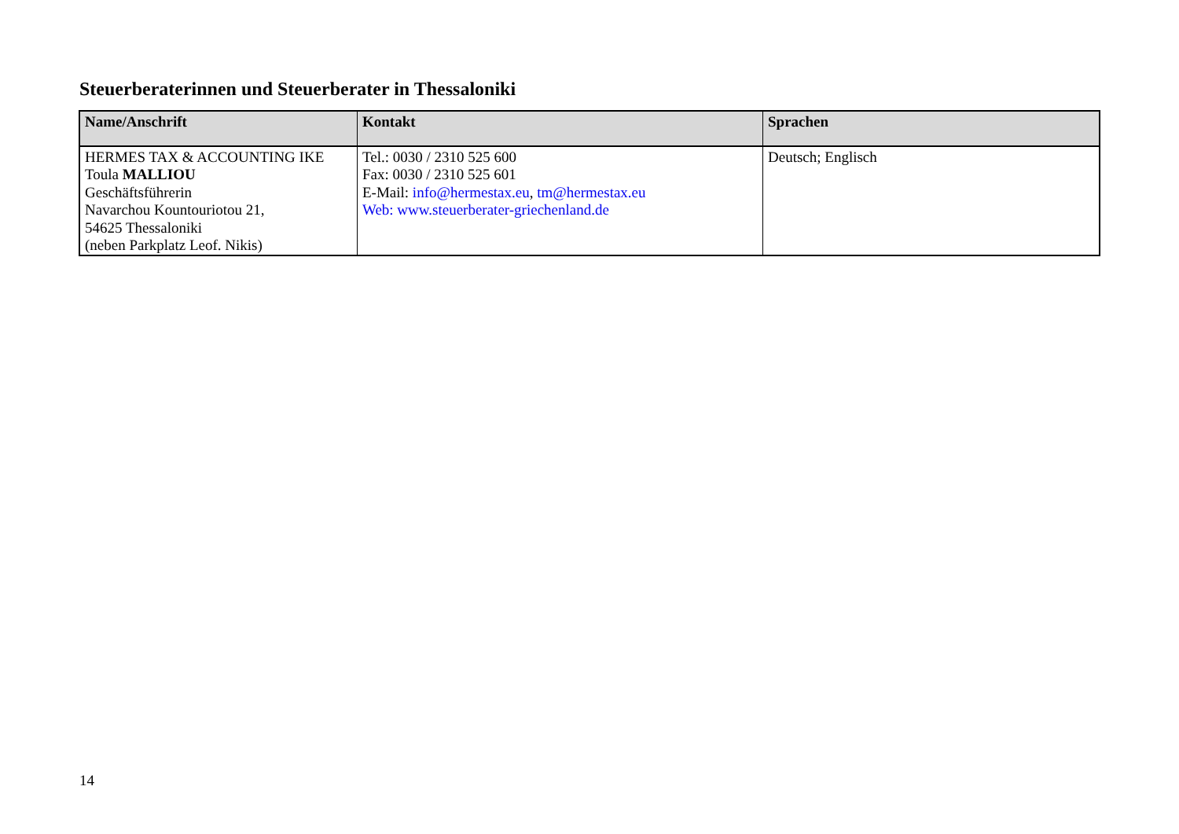Steuerberaterinnen und Steuerberater in Thessaloniki
| Name/Anschrift | Kontakt | Sprachen |
| --- | --- | --- |
| HERMES TAX & ACCOUNTING IKE Toula MALLIOU Geschäftsführerin Navarchou Kountouriotou 21, 54625 Thessaloniki (neben Parkplatz Leof. Nikis) | Tel.: 0030 / 2310 525 600 Fax: 0030 / 2310 525 601 E-Mail: info@hermestax.eu , tm@hermestax.eu Web: www.steuerberater-griechenland.de | Deutsch; Englisch |
14